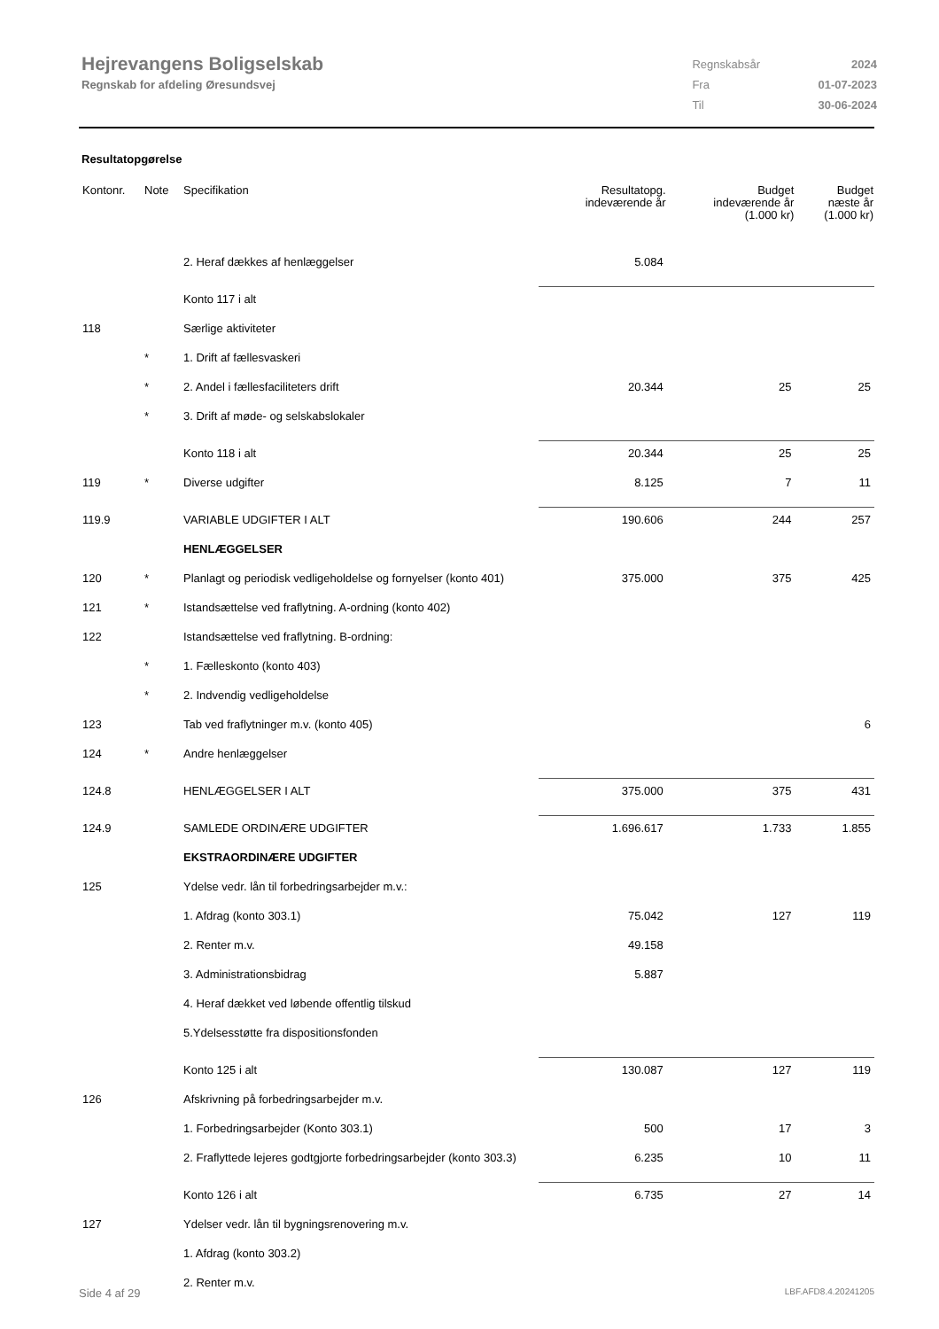Hejrevangens Boligselskab
Regnskab for afdeling Øresundsvej
| Regnskabsår | 2024 |
| Fra | 01-07-2023 |
| Til | 30-06-2024 |
Resultatopgørelse
| Kontonr. | Note | Specifikation | Resultatopg. indeværende år | Budget indeværende år (1.000 kr) | Budget næste år (1.000 kr) |
| --- | --- | --- | --- | --- | --- |
| | | 2. Heraf dækkes af henlæggelser | 5.084 | | |
| | | Konto 117 i alt | | | |
| 118 | | Særlige aktiviteter | | | |
| | * | 1. Drift af fællesvaskeri | | | |
| | * | 2. Andel i fællesfaciliteters drift | 20.344 | 25 | 25 |
| | * | 3. Drift af møde- og selskabslokaler | | | |
| | | Konto 118 i alt | 20.344 | 25 | 25 |
| 119 | * | Diverse udgifter | 8.125 | 7 | 11 |
| 119.9 | | VARIABLE UDGIFTER I ALT | 190.606 | 244 | 257 |
| | | HENLÆGGELSER | | | |
| 120 | * | Planlagt og periodisk vedligeholdelse og fornyelser (konto 401) | 375.000 | 375 | 425 |
| 121 | * | Istandsættelse ved fraflytning. A-ordning (konto 402) | | | |
| 122 | | Istandsættelse ved fraflytning. B-ordning: | | | |
| | * | 1. Fælleskonto (konto 403) | | | |
| | * | 2. Indvendig vedligeholdelse | | | |
| 123 | | Tab ved fraflytninger m.v. (konto 405) | | | 6 |
| 124 | * | Andre henlæggelser | | | |
| 124.8 | | HENLÆGGELSER I ALT | 375.000 | 375 | 431 |
| 124.9 | | SAMLEDE ORDINÆRE UDGIFTER | 1.696.617 | 1.733 | 1.855 |
| | | EKSTRAORDINÆRE UDGIFTER | | | |
| 125 | | Ydelse vedr. lån til forbedringsarbejder m.v.: | | | |
| | | 1. Afdrag (konto 303.1) | 75.042 | 127 | 119 |
| | | 2. Renter m.v. | 49.158 | | |
| | | 3. Administrationsbidrag | 5.887 | | |
| | | 4. Heraf dækket ved løbende offentlig tilskud | | | |
| | | 5.Ydelsesstøtte fra dispositionsfonden | | | |
| | | Konto 125 i alt | 130.087 | 127 | 119 |
| 126 | | Afskrivning på forbedringsarbejder m.v. | | | |
| | | 1. Forbedringsarbejder (Konto 303.1) | 500 | 17 | 3 |
| | | 2. Fraflyttede lejeres godtgjorte forbedringsarbejder (konto 303.3) | 6.235 | 10 | 11 |
| | | Konto 126 i alt | 6.735 | 27 | 14 |
| 127 | | Ydelser vedr. lån til bygningsrenovering m.v. | | | |
| | | 1. Afdrag (konto 303.2) | | | |
| | | 2. Renter m.v. | | | |
Side 4 af 29 LBF.AFD8.4.20241205